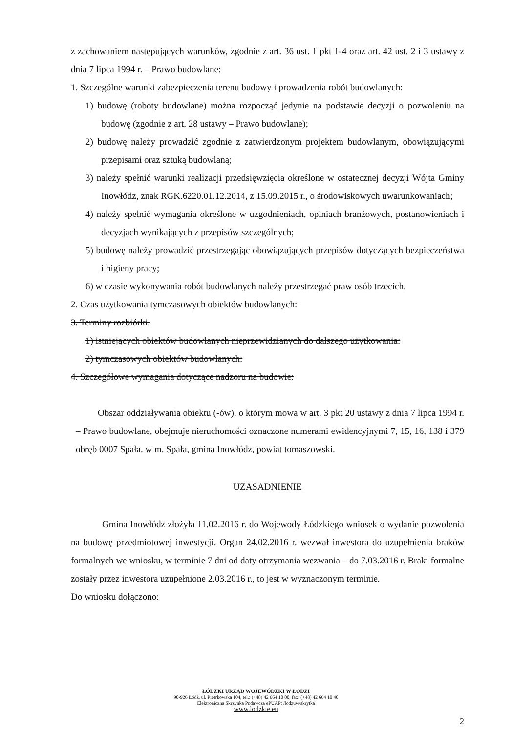z zachowaniem następujących warunków, zgodnie z art. 36 ust. 1 pkt 1-4 oraz art. 42 ust. 2 i 3 ustawy z dnia 7 lipca 1994 r. – Prawo budowlane:
1. Szczególne warunki zabezpieczenia terenu budowy i prowadzenia robót budowlanych:
1) budowę (roboty budowlane) można rozpocząć jedynie na podstawie decyzji o pozwoleniu na budowę (zgodnie z art. 28 ustawy – Prawo budowlane);
2) budowę należy prowadzić zgodnie z zatwierdzonym projektem budowlanym, obowiązującymi przepisami oraz sztuką budowlaną;
3) należy spełnić warunki realizacji przedsięwzięcia określone w ostatecznej decyzji Wójta Gminy Inowłódz, znak RGK.6220.01.12.2014, z 15.09.2015 r., o środowiskowych uwarunkowaniach;
4) należy spełnić wymagania określone w uzgodnieniach, opiniach branżowych, postanowieniach i decyzjach wynikających z przepisów szczególnych;
5) budowę należy prowadzić przestrzegając obowiązujących przepisów dotyczących bezpieczeństwa i higieny pracy;
6) w czasie wykonywania robót budowlanych należy przestrzegać praw osób trzecich.
2. Czas użytkowania tymczasowych obiektów budowlanych:
3. Terminy rozbiórki:
1) istniejących obiektów budowlanych nieprzewidzianych do dalszego użytkowania:
2) tymczasowych obiektów budowlanych:
4. Szczegółowe wymagania dotyczące nadzoru na budowie:
Obszar oddziaływania obiektu (-ów), o którym mowa w art. 3 pkt 20 ustawy z dnia 7 lipca 1994 r. – Prawo budowlane, obejmuje nieruchomości oznaczone numerami ewidencyjnymi 7, 15, 16, 138 i 379 obręb 0007 Spała. w m. Spała, gmina Inowłódz, powiat tomaszowski.
UZASADNIENIE
Gmina Inowłódz złożyła 11.02.2016 r. do Wojewody Łódzkiego wniosek o wydanie pozwolenia na budowę przedmiotowej inwestycji. Organ 24.02.2016 r. wezwał inwestora do uzupełnienia braków formalnych we wniosku, w terminie 7 dni od daty otrzymania wezwania – do 7.03.2016 r. Braki formalne zostały przez inwestora uzupełnione 2.03.2016 r., to jest w wyznaczonym terminie.
Do wniosku dołączono:
ŁÓDZKI URZĄD WOJEWÓDZKI W ŁODZI
90-926 Łódź, ul. Piotrkowska 104, tel.: (+48) 42 664 10 00, fax: (+48) 42 664 10 40
Elektroniczna Skrzynka Podawcza ePUAP: /lodzuw/skrytka
www.lodzkie.eu
2